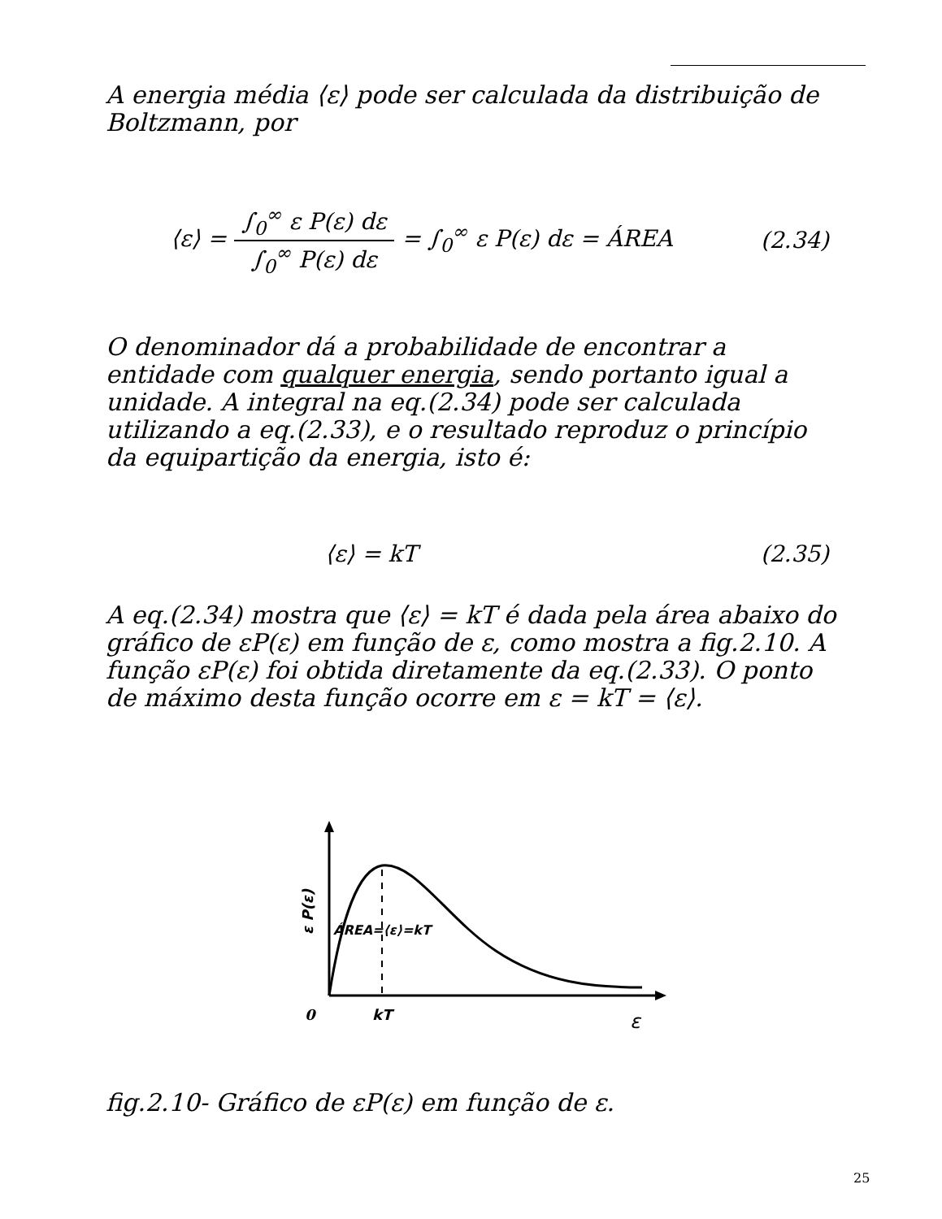A energia média ⟨ε⟩ pode ser calculada da distribuição de Boltzmann, por
⟨ε⟩ = ∫<sub>0</sub><sup>∞</sup> ε P(ε) dε ∫<sub>0</sub><sup>∞</sup> P(ε) dε = ∫<sub>0</sub><sup>∞</sup> ε P(ε) dε = ÁREA (2.34)
O denominador dá a probabilidade de encontrar a entidade com qualquer energia, sendo portanto igual a unidade. A integral na eq.(2.34) pode ser calculada utilizando a eq.(2.33), e o resultado reproduz o princípio da equipartição da energia, isto é:
⟨ε⟩ = kT (2.35)
A eq.(2.34) mostra que ⟨ε⟩ = kT é dada pela área abaixo do gráfico de εP(ε) em função de ε, como mostra a fig.2.10. A função εP(ε) foi obtida diretamente da eq.(2.33). O ponto de máximo desta função ocorre em ε = kT = ⟨ε⟩.
ÁREA=⟨ε⟩=kT
ε P(ε)
0
kT
ε
fig.2.10- Gráfico de εP(ε) em função de ε.
25